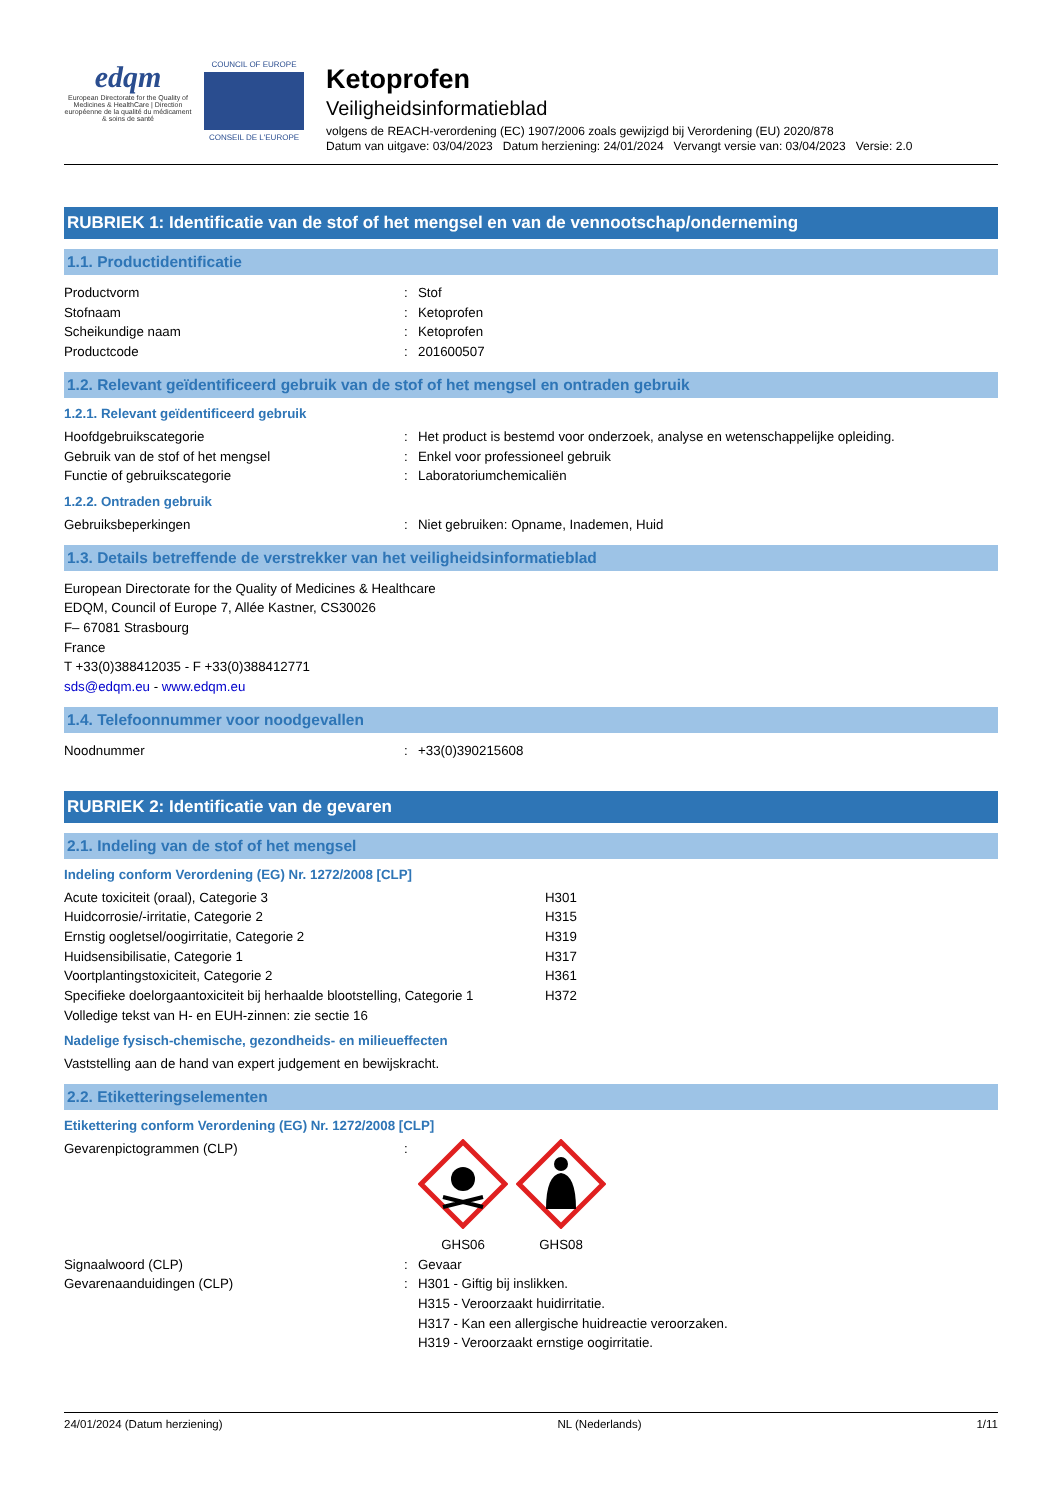edqm
European Directorate for the Quality of Medicines & HealthCare | Direction européenne de la qualité du médicament & soins de santé
COUNCIL OF EUROPE
CONSEIL DE L'EUROPE
Ketoprofen
Veiligheidsinformatieblad
volgens de REACH-verordening (EC) 1907/2006 zoals gewijzigd bij Verordening (EU) 2020/878
Datum van uitgave: 03/04/2023 Datum herziening: 24/01/2024 Vervangt versie van: 03/04/2023 Versie: 2.0
RUBRIEK 1: Identificatie van de stof of het mengsel en van de vennootschap/onderneming
1.1. Productidentificatie
| Productvorm | : | Stof |
| Stofnaam | : | Ketoprofen |
| Scheikundige naam | : | Ketoprofen |
| Productcode | : | 201600507 |
1.2. Relevant geïdentificeerd gebruik van de stof of het mengsel en ontraden gebruik
1.2.1. Relevant geïdentificeerd gebruik
| Hoofdgebruikscategorie | : | Het product is bestemd voor onderzoek, analyse en wetenschappelijke opleiding. |
| Gebruik van de stof of het mengsel | : | Enkel voor professioneel gebruik |
| Functie of gebruikscategorie | : | Laboratoriumchemicaliën |
1.2.2. Ontraden gebruik
| Gebruiksbeperkingen | : | Niet gebruiken: Opname, Inademen, Huid |
1.3. Details betreffende de verstrekker van het veiligheidsinformatieblad
European Directorate for the Quality of Medicines & Healthcare
EDQM, Council of Europe 7, Allée Kastner, CS30026
F– 67081 Strasbourg
France
T +33(0)388412035 - F +33(0)388412771
sds@edqm.eu - www.edqm.eu
1.4. Telefoonnummer voor noodgevallen
| Noodnummer | : | +33(0)390215608 |
RUBRIEK 2: Identificatie van de gevaren
2.1. Indeling van de stof of het mengsel
Indeling conform Verordening (EG) Nr. 1272/2008 [CLP]
| Acute toxiciteit (oraal), Categorie 3 | H301 |
| Huidcorrosie/-irritatie, Categorie 2 | H315 |
| Ernstig oogletsel/oogirritatie, Categorie 2 | H319 |
| Huidsensibilisatie, Categorie 1 | H317 |
| Voortplantingstoxiciteit, Categorie 2 | H361 |
| Specifieke doelorgaantoxiciteit bij herhaalde blootstelling, Categorie 1 | H372 |
| Volledige tekst van H- en EUH-zinnen: zie sectie 16 | |
Nadelige fysisch-chemische, gezondheids- en milieueffecten
Vaststelling aan de hand van expert judgement en bewijskracht.
2.2. Etiketteringselementen
Etikettering conform Verordening (EG) Nr. 1272/2008 [CLP]
| Gevarenpictogrammen (CLP) | : | GHS06 GHS08 |
| Signaalwoord (CLP) | : | Gevaar |
| Gevarenaanduidingen (CLP) | : | H301 - Giftig bij inslikken. H315 - Veroorzaakt huidirritatie. H317 - Kan een allergische huidreactie veroorzaken. H319 - Veroorzaakt ernstige oogirritatie. |
24/01/2024 (Datum herziening) NL (Nederlands) 1/11